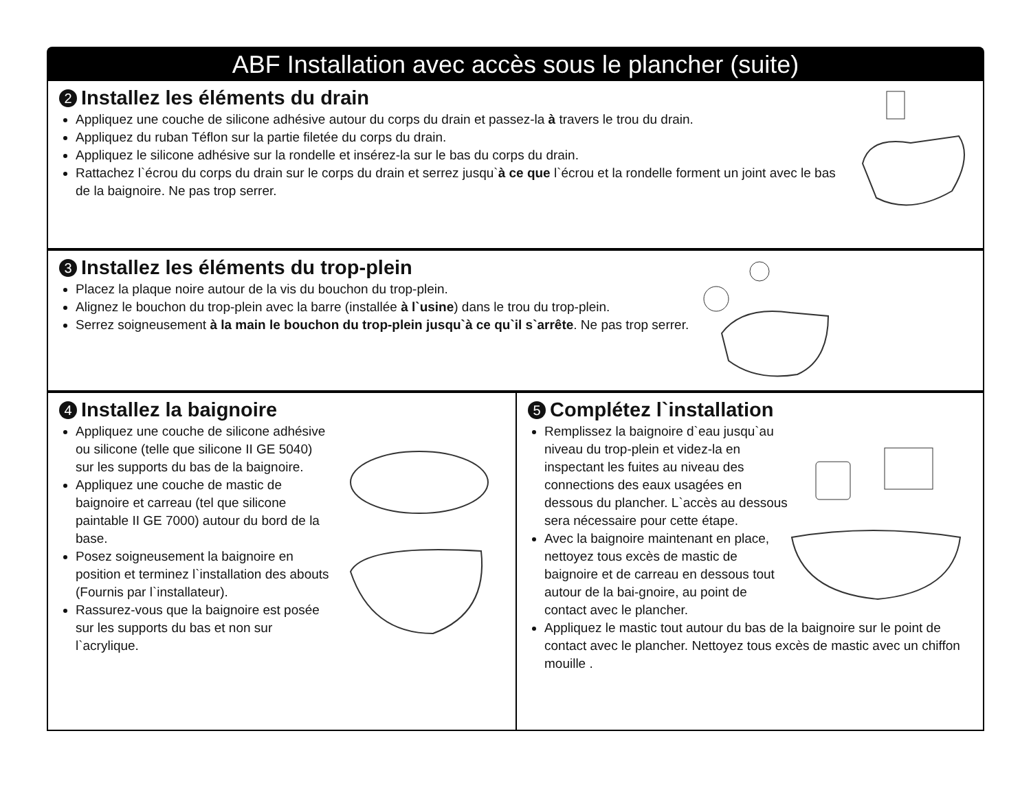ABF Installation avec accès sous le plancher (suite)
2 Installez les éléments du drain
Appliquez une couche de silicone adhésive autour du corps du drain et passez-la à travers le trou du drain.
Appliquez du ruban Téflon sur la partie filetée du corps du drain.
Appliquez le silicone adhésive sur la rondelle et insérez-la sur le bas du corps du drain.
Rattachez l`écrou du corps du drain sur le corps du drain et serrez jusqu`à ce que l`écrou et la rondelle forment un joint avec le bas de la baignoire. Ne pas trop serrer.
3 Installez les éléments du trop-plein
Placez la plaque noire autour de la vis du bouchon du trop-plein.
Alignez le bouchon du trop-plein avec la barre (installée à l`usine) dans le trou du trop-plein.
Serrez soigneusement à la main le bouchon du trop-plein jusqu`à ce qu`il s`arrête. Ne pas trop serrer.
4 Installez la baignoire
Appliquez une couche de silicone adhésive ou silicone (telle que silicone II GE 5040) sur les supports du bas de la baignoire.
Appliquez une couche de mastic de baignoire et carreau (tel que silicone paintable II GE 7000) autour du bord de la base.
Posez soigneusement la baignoire en position et terminez l`installation des abouts (Fournis par l`installateur).
Rassurez-vous que la baignoire est posée sur les supports du bas et non sur l`acrylique.
5 Complétez l`installation
Remplissez la baignoire d`eau jusqu`au niveau du trop-plein et videz-la en inspectant les fuites au niveau des connections des eaux usagées en dessous du plancher. L`accès au dessous sera nécessaire pour cette étape.
Avec la baignoire maintenant en place, nettoyez tous excès de mastic de baignoire et de carreau en dessous tout autour de la bai-gnoire, au point de contact avec le plancher.
Appliquez le mastic tout autour du bas de la baignoire sur le point de contact avec le plancher. Nettoyez tous excès de mastic avec un chiffon mouille .